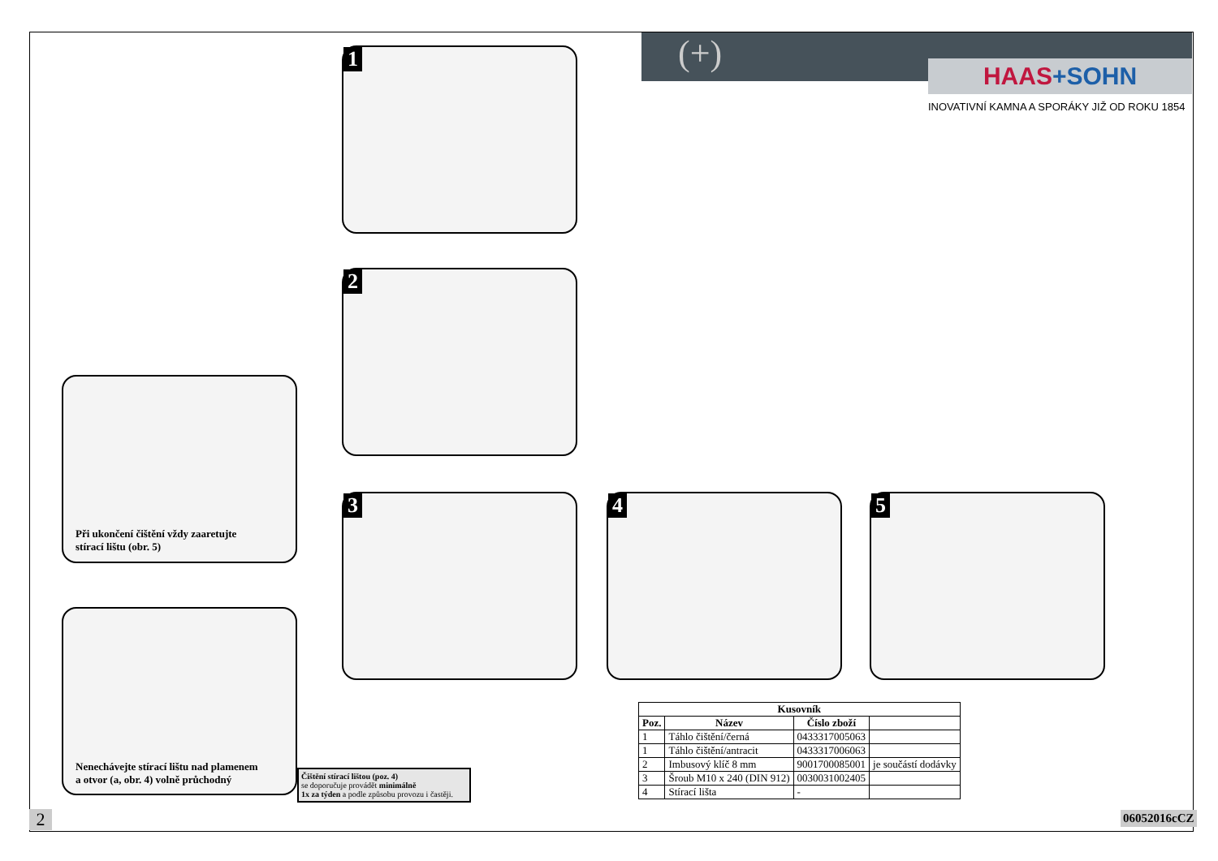(+) HAAS+SOHN
INOVATIVNÍ KAMNA A SPORÁKY JIŽ OD ROKU 1854
1
2
3 4 5
Při ukončení čištění vždy zaaretujte
stírací lištu (obr. 5)
Nenechávejte stírací lištu nad plamenem
a otvor (a, obr. 4) volně průchodný
Čištění stírací lištou (poz. 4)
se doporučuje provádět minimálně
1x za týden a podle způsobu provozu i častěji.
| Kusovník | | | |
| --- | --- | --- | --- |
| Poz. | Název | Číslo zboží | |
| 1 | Táhlo čištění/černá | 0433317005063 | |
| 1 | Táhlo čištění/antracit | 0433317006063 | |
| 2 | Imbusový klíč 8 mm | 9001700085001 | je součástí dodávky |
| 3 | Šroub M10 x 240 (DIN 912) | 0030031002405 | |
| 4 | Stírací lišta | - | |
2 06052016cCZ